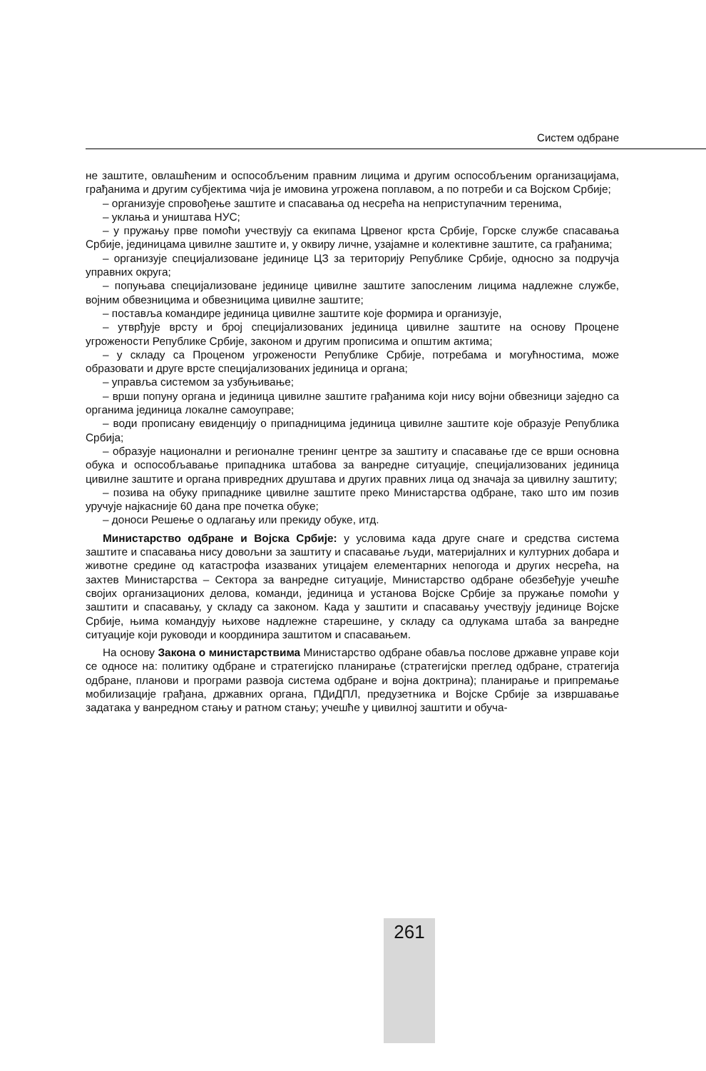Систем одбране
не заштите, овлашћеним и оспособљеним правним лицима и другим оспособље­ним организацијама, грађанима и другим субјектима чија је имовина угрожена поплавом, а по потреби и са Војском Србије;
– организује спровођење заштите и спасавања од несрећа на неприступачним теренима,
– уклања и уништава НУС;
– у пружању прве помоћи учествују са екипама Црвеног крста Србије, Горске службе спасавања Србије, јединицама цивилне заштите и, у оквиру личне, узајамне и колективне заштите, са грађанима;
– организује специјализоване јединице ЦЗ за територију Републике Србије, односно за подручја управних округа;
– попуњава специјализоване јединице цивилне заштите запосленим лицима надлежне службе, војним обвезницима и обвезницима цивилне заштите;
– поставља командире јединица цивилне заштите које формира и организује,
– утврђује врсту и број специјализованих јединица цивилне заштите на основу Процене угрожености Републике Србије, законом и другим прописима и општим актима;
– у складу са Проценом угрожености Републике Србије, потребама и могућностима, може образовати и друге врсте специјализованих јединица и органа;
– управља системом за узбуњивање;
– врши попуну органа и јединица цивилне заштите грађанима који нису војни обвезници заједно са органима јединица локалне самоуправе;
– води прописану евиденцију о припадницима јединица цивилне заштите које образује Република Србија;
– образује национални и регионалне тренинг центре за заштиту и спасавање где се врши основна обука и оспособљавање припадника штабова за ванредне ситуације, специјализованих јединица цивилне заштите и органа привредних друштава и других правних лица од значаја за цивилну заштиту;
– позива на обуку припаднике цивилне заштите преко Министарства одбране, тако што им позив уручује најкасније 60 дана пре почетка обуке;
– доноси Решење о одлагању или прекиду обуке, итд.
Министарство одбране и Војска Србије: у условима када друге снаге и средства система заштите и спасавања нису довољни за заштиту и спасавање људи, материјалних и културних добара и животне средине од катастрофа изазваних утицајем елементарних непогода и других несрећа, на захтев Министарства – Сектора за ванредне ситуације, Министарство одбране обезбеђује учешће својих организационих делова, команди, јединица и установа Војске Србије за пружање помоћи у заштити и спасавању, у складу са законом. Када у заштити и спасавању учествују јединице Војске Србије, њима командују њихове надлежне старешине, у складу са одлукама штаба за ванредне ситуације који руководи и координира заштитом и спасавањем.
На основу Закона о министарствима Министарство одбране обавља послове државне управе који се односе на: политику одбране и стратегијско планирање (стратегијски преглед одбране, стратегија одбране, планови и програми развоја система одбране и војна доктрина); планирање и припремање мобилизације грађана, државних органа, ПДиДПЛ, предузетника и Војске Србије за извршавање задатака у ванредном стању и ратном стању; учешће у цивилној заштити и обуча-
261